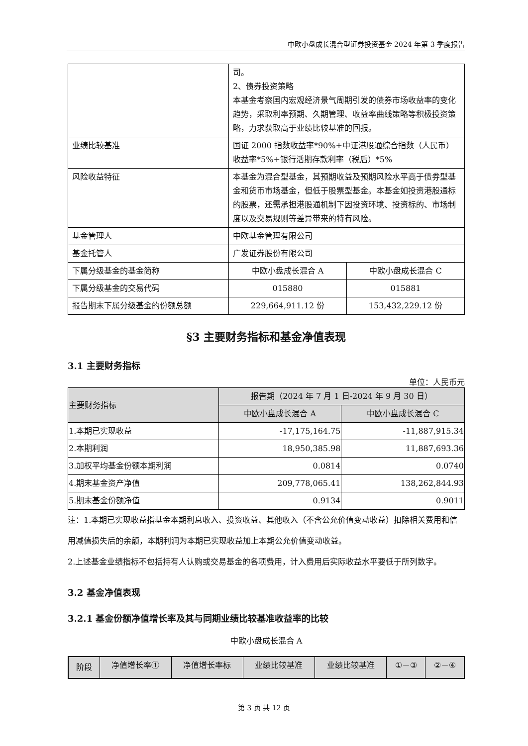中欧小盘成长混合型证券投资基金 2024 年第 3 季度报告
| | 司。 2、债券投资策略 本基金考察国内宏观经济景气周期引发的债券市场收益率的变化趋势，采取利率预期、久期管理、收益率曲线策略等积极投资策略，力求获取高于业绩比较基准的回报。 | |
| 业绩比较基准 | 国证 2000 指数收益率*90%+中证港股通综合指数（人民币）收益率*5%+银行活期存款利率（税后）*5% | |
| 风险收益特征 | 本基金为混合型基金，其预期收益及预期风险水平高于债券型基金和货币市场基金，但低于股票型基金。本基金如投资港股通标的股票，还需承担港股通机制下因投资环境、投资标的、市场制度以及交易规则等差异带来的特有风险。 | |
| 基金管理人 | 中欧基金管理有限公司 | |
| 基金托管人 | 广发证券股份有限公司 | |
| 下属分级基金的基金简称 | 中欧小盘成长混合 A | 中欧小盘成长混合 C |
| 下属分级基金的交易代码 | 015880 | 015881 |
| 报告期末下属分级基金的份额总额 | 229,664,911.12 份 | 153,432,229.12 份 |
§3 主要财务指标和基金净值表现
3.1 主要财务指标
单位：人民币元
| 主要财务指标 | 报告期（2024 年 7 月 1 日-2024 年 9 月 30 日） | |
| --- | --- | --- |
| | 中欧小盘成长混合 A | 中欧小盘成长混合 C |
| 1.本期已实现收益 | -17,175,164.75 | -11,887,915.34 |
| 2.本期利润 | 18,950,385.98 | 11,887,693.36 |
| 3.加权平均基金份额本期利润 | 0.0814 | 0.0740 |
| 4.期末基金资产净值 | 209,778,065.41 | 138,262,844.93 |
| 5.期末基金份额净值 | 0.9134 | 0.9011 |
注：1.本期已实现收益指基金本期利息收入、投资收益、其他收入（不含公允价值变动收益）扣除相关费用和信用减值损失后的余额，本期利润为本期已实现收益加上本期公允价值变动收益。
2.上述基金业绩指标不包括持有人认购或交易基金的各项费用，计入费用后实际收益水平要低于所列数字。
3.2 基金净值表现
3.2.1 基金份额净值增长率及其与同期业绩比较基准收益率的比较
中欧小盘成长混合 A
| 阶段 | 净值增长率① | 净值增长率标 | 业绩比较基准 | 业绩比较基准 | ①－③ | ②－④ |
| --- | --- | --- | --- | --- | --- | --- |
第 3 页 共 12 页